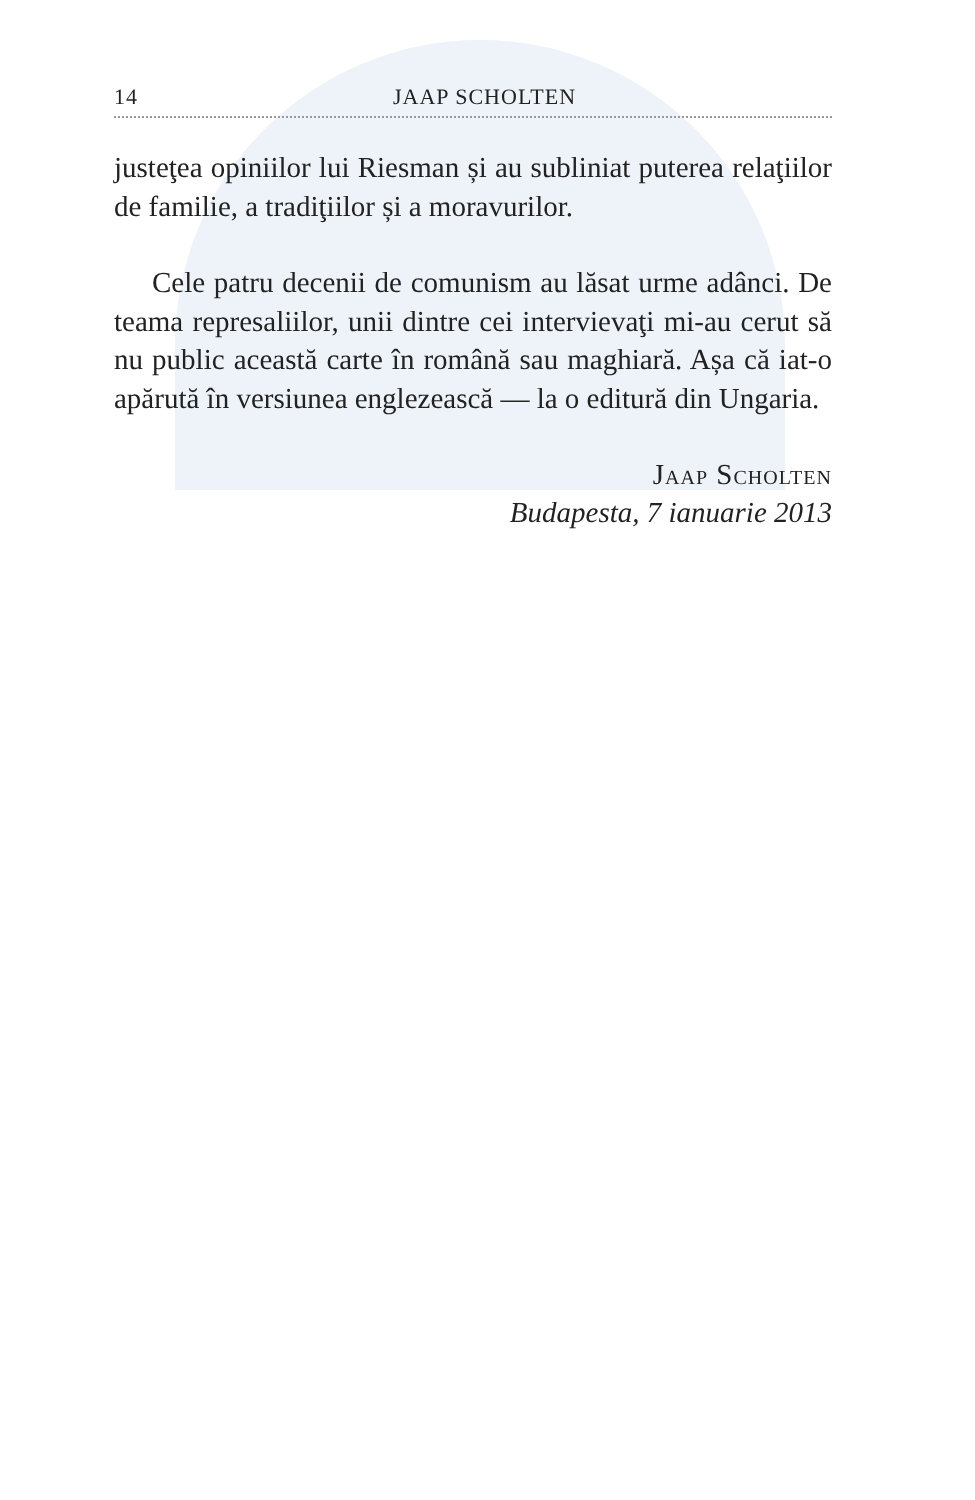14 JAAP SCHOLTEN
justeţea opiniilor lui Riesman și au subliniat puterea relaţiilor de familie, a tradiţiilor și a moravurilor.
Cele patru decenii de comunism au lăsat urme adânci. De teama represaliilor, unii dintre cei intervievaţi mi-au cerut să nu public această carte în română sau maghiară. Așa că iat-o apărută în versiunea englezească — la o editură din Ungaria.
Jaap Scholten
Budapesta, 7 ianuarie 2013